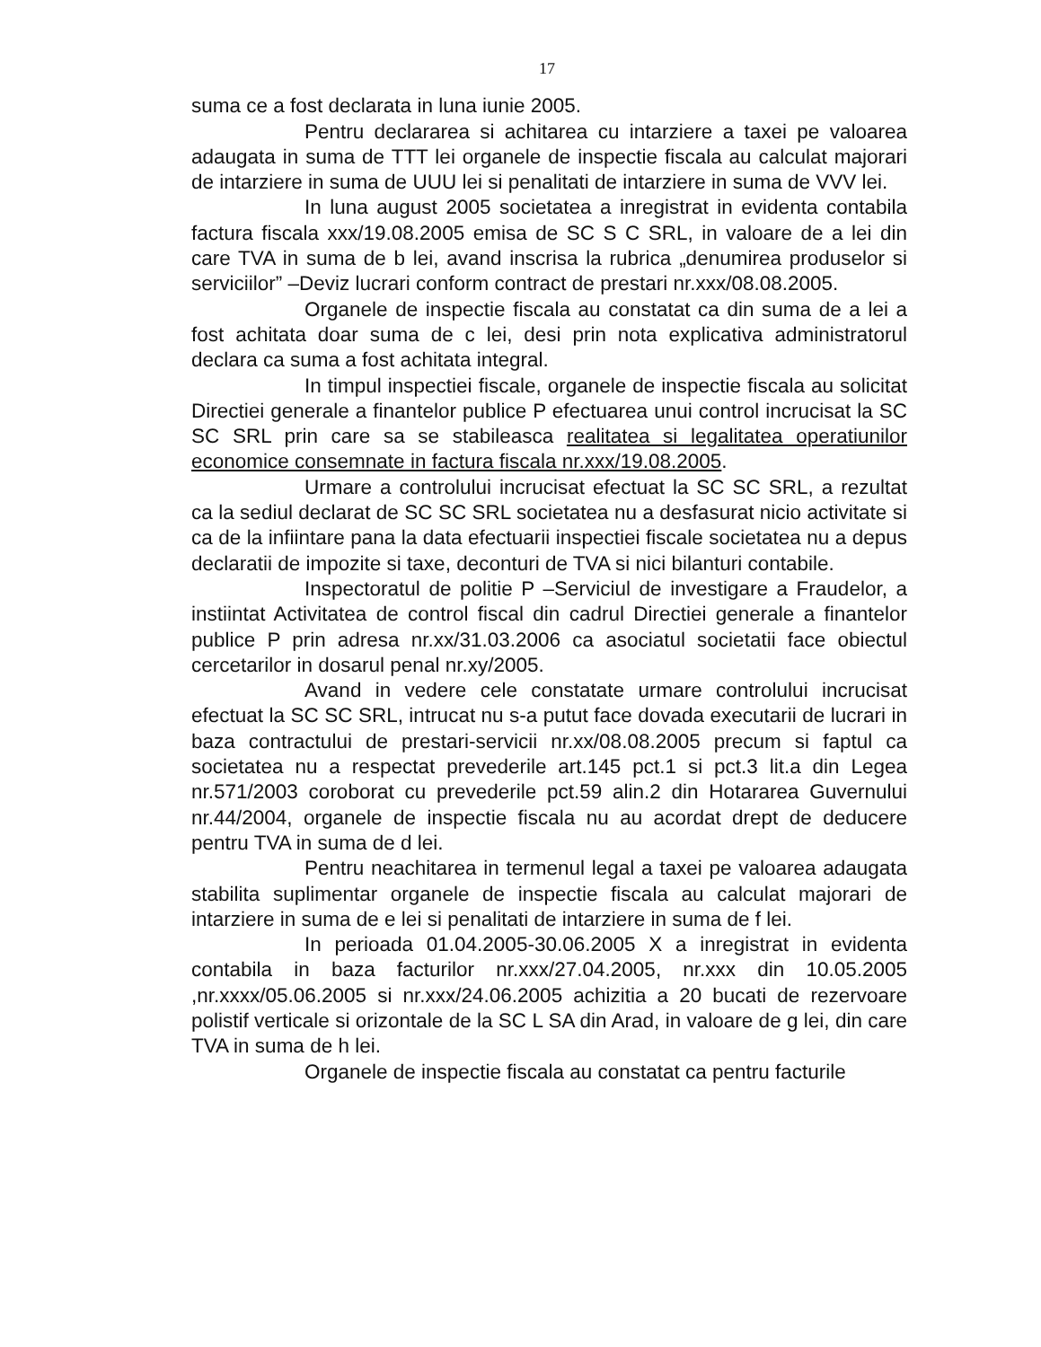17
suma ce a fost declarata in luna iunie 2005.
Pentru declararea si achitarea cu intarziere a taxei pe valoarea adaugata in suma de TTT lei organele de inspectie fiscala au calculat majorari de intarziere in suma de UUU lei si penalitati de intarziere in suma de VVV lei.
In luna august 2005 societatea a inregistrat in evidenta contabila factura fiscala xxx/19.08.2005 emisa de SC S C SRL, in valoare de a lei din care TVA in suma de b lei, avand inscrisa la rubrica „denumirea produselor si serviciilor” –Deviz lucrari conform contract de prestari nr.xxx/08.08.2005.
Organele de inspectie fiscala au constatat ca din suma de a lei a fost achitata doar suma de c lei, desi prin nota explicativa administratorul declara ca suma a fost achitata integral.
In timpul inspectiei fiscale, organele de inspectie fiscala au solicitat Directiei generale a finantelor publice P efectuarea unui control incrucisat la SC SC SRL prin care sa se stabileasca realitatea si legalitatea operatiunilor economice consemnate in factura fiscala nr.xxx/19.08.2005.
Urmare a controlului incrucisat efectuat la SC SC SRL, a rezultat ca la sediul declarat de SC SC SRL societatea nu a desfasurat nicio activitate si ca de la infiintare pana la data efectuarii inspectiei fiscale societatea nu a depus declaratii de impozite si taxe, deconturi de TVA si nici bilanturi contabile.
Inspectoratul de politie P –Serviciul de investigare a Fraudelor, a instiintat Activitatea de control fiscal din cadrul Directiei generale a finantelor publice P prin adresa nr.xx/31.03.2006 ca asociatul societatii face obiectul cercetarilor in dosarul penal nr.xy/2005.
Avand in vedere cele constatate urmare controlului incrucisat efectuat la SC SC SRL, intrucat nu s-a putut face dovada executarii de lucrari in baza contractului de prestari-servicii nr.xx/08.08.2005 precum si faptul ca societatea nu a respectat prevederile art.145 pct.1 si pct.3 lit.a din Legea nr.571/2003 coroborat cu prevederile pct.59 alin.2 din Hotararea Guvernului nr.44/2004, organele de inspectie fiscala nu au acordat drept de deducere pentru TVA in suma de d lei.
Pentru neachitarea in termenul legal a taxei pe valoarea adaugata stabilita suplimentar organele de inspectie fiscala au calculat majorari de intarziere in suma de e lei si penalitati de intarziere in suma de f lei.
In perioada 01.04.2005-30.06.2005 X a inregistrat in evidenta contabila in baza facturilor nr.xxx/27.04.2005, nr.xxx din 10.05.2005 ,nr.xxxx/05.06.2005 si nr.xxx/24.06.2005 achizitia a 20 bucati de rezervoare polistif verticale si orizontale de la SC L SA din Arad, in valoare de g lei, din care TVA in suma de h lei.
Organele de inspectie fiscala au constatat ca pentru facturile